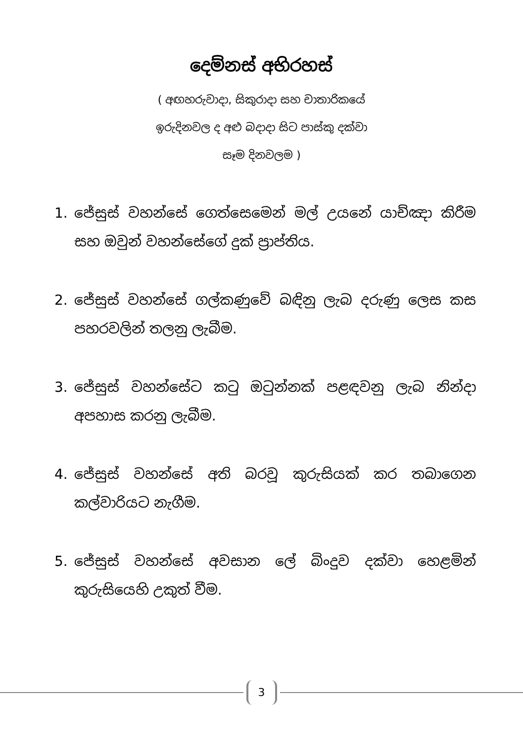දෙම්නස් අභිරහස්
( අඟහරුවාදා, සිකුරාදා සහ චාතාරිකයේ
ඉරුදිනවල ද අළු බදාදා සිට පාස්කු දක්වා
සෑම දිනවලම )
1. ජේසුස් වහන්සේ ගෙත්සෙමෙන් මල් උයනේ යාච්ඤා කිරීම සහ ඔවුන් වහන්සේගේ දුක් ප්‍රාප්තිය.
2. ජේසුස් වහන්සේ ගල්කණුවේ බඳිනු ලැබ දරුණු ලෙස කස පහරවලින් තලනු ලැබීම.
3. ජේසුස් වහන්සේට කටු ඔටුන්නක් පළඳවනු ලැබ නින්දා අපහාස කරනු ලැබීම.
4. ජේසුස් වහන්සේ අති බරවූ කුරුසියක් කර තබාගෙන කල්වාරියට නැගීම.
5. ජේසුස් වහන්සේ අවසාන ලේ බිංදුව දක්වා හෙළමින් කුරුසියෙහි උකුත් වීම.
3